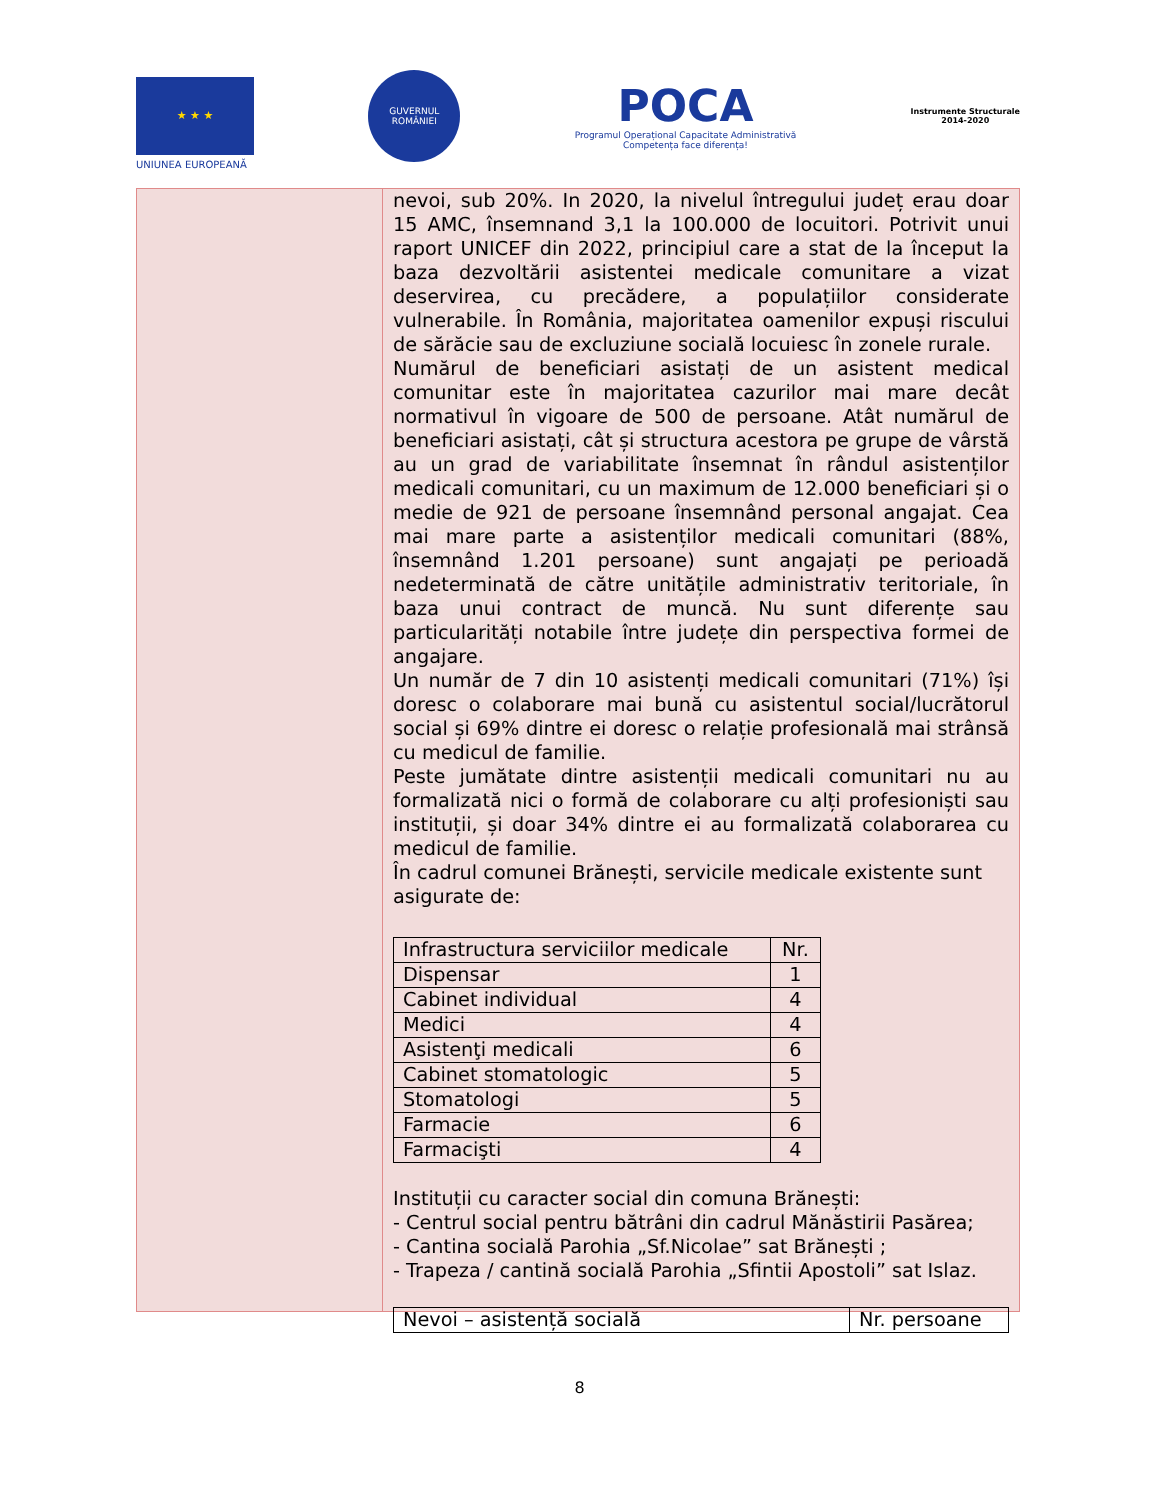★ ★ ★
UNIUNEA EUROPEANĂ
GUVERNUL ROMÂNIEI
POCA
Programul Operațional Capacitate Administrativă
Competența face diferența!
Instrumente Structurale
2014-2020
nevoi, sub 20%. In 2020, la nivelul întregului județ erau doar 15 AMC, însemnand 3,1 la 100.000 de locuitori. Potrivit unui raport UNICEF din 2022, principiul care a stat de la început la baza dezvoltării asistentei medicale comunitare a vizat deservirea, cu precădere, a populațiilor considerate vulnerabile. În România, majoritatea oamenilor expuși riscului de sărăcie sau de excluziune socială locuiesc în zonele rurale.
Numărul de beneficiari asistați de un asistent medical comunitar este în majoritatea cazurilor mai mare decât normativul în vigoare de 500 de persoane. Atât numărul de beneficiari asistați, cât și structura acestora pe grupe de vârstă au un grad de variabilitate însemnat în rândul asistenților medicali comunitari, cu un maximum de 12.000 beneficiari și o medie de 921 de persoane însemnând personal angajat. Cea mai mare parte a asistenților medicali comunitari (88%, însemnând 1.201 persoane) sunt angajați pe perioadă nedeterminată de către unitățile administrativ teritoriale, în baza unui contract de muncă. Nu sunt diferențe sau particularități notabile între județe din perspectiva formei de angajare.
Un număr de 7 din 10 asistenți medicali comunitari (71%) își doresc o colaborare mai bună cu asistentul social/lucrătorul social și 69% dintre ei doresc o relație profesională mai strânsă cu medicul de familie.
Peste jumătate dintre asistenții medicali comunitari nu au formalizată nici o formă de colaborare cu alți profesioniști sau instituții, și doar 34% dintre ei au formalizată colaborarea cu medicul de familie.
În cadrul comunei Brănești, servicile medicale existente sunt asigurate de:
| Infrastructura serviciilor medicale | Nr. |
| --- | --- |
| Dispensar | 1 |
| Cabinet individual | 4 |
| Medici | 4 |
| Asistenţi medicali | 6 |
| Cabinet stomatologic | 5 |
| Stomatologi | 5 |
| Farmacie | 6 |
| Farmacişti | 4 |
Instituții cu caracter social din comuna Brănești:
- Centrul social pentru bătrâni din cadrul Mănăstirii Pasărea;
- Cantina socială Parohia „Sf.Nicolae” sat Brănești ;
- Trapeza / cantină socială Parohia „Sfintii Apostoli” sat Islaz.
| Nevoi – asistență socială | Nr. persoane |
8